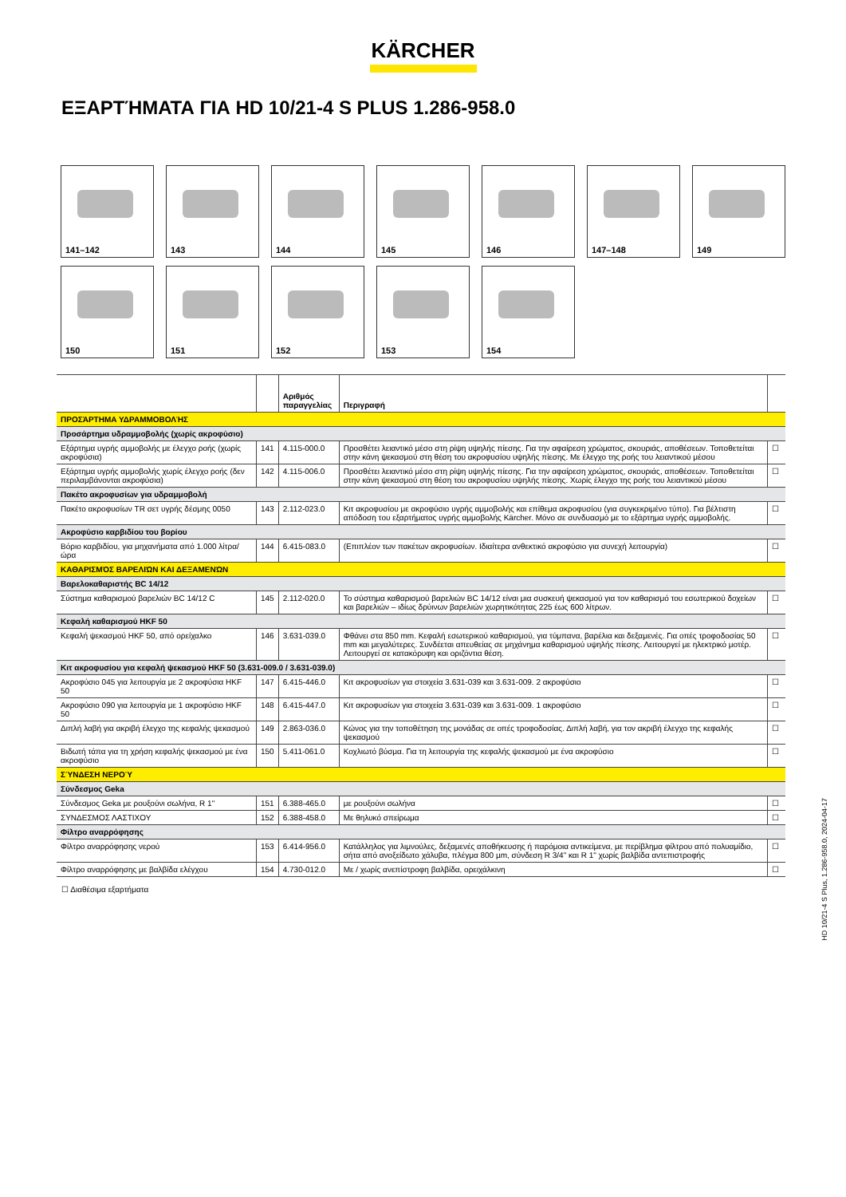KÄRCHER
ΕΞΑΡΤΉΜΑΤΑ ΓΙΑ HD 10/21-4 S PLUS 1.286-958.0
141–142
143
144
145
146
147–148
149
150
151
152
153
154
| | | Αριθμός παραγγελίας | Περιγραφή | |
| --- | --- | --- | --- | --- |
| ΠΡΟΣΆΡΤΗΜΑ ΥΔΡΑΜΜΟΒΟΛΉΣ | | | | |
| Προσάρτημα υδραμμοβολής (χωρίς ακροφύσιο) | | | | |
| Εξάρτημα υγρής αμμοβολής με έλεγχο ροής (χωρίς ακροφύσια) | 141 | 4.115-000.0 | Προσθέτει λειαντικό μέσο στη ρίψη υψηλής πίεσης. Για την αφαίρεση χρώματος, σκουριάς, αποθέσεων. Τοποθετείται στην κάνη ψεκασμού στη θέση του ακροφυσίου υψηλής πίεσης. Με έλεγχο της ροής του λειαντικού μέσου | ☐ |
| Εξάρτημα υγρής αμμοβολής χωρίς έλεγχο ροής (δεν περιλαμβάνονται ακροφύσια) | 142 | 4.115-006.0 | Προσθέτει λειαντικό μέσο στη ρίψη υψηλής πίεσης. Για την αφαίρεση χρώματος, σκουριάς, αποθέσεων. Τοποθετείται στην κάνη ψεκασμού στη θέση του ακροφυσίου υψηλής πίεσης. Χωρίς έλεγχο της ροής του λειαντικού μέσου | ☐ |
| Πακέτο ακροφυσίων για υδραμμοβολή | | | | |
| Πακέτο ακροφυσίων TR σετ υγρής δέσμης 0050 | 143 | 2.112-023.0 | Κιτ ακροφυσίου με ακροφύσιο υγρής αμμοβολής και επίθεμα ακροφυσίου (για συγκεκριμένο τύπο). Για βέλτιστη απόδοση του εξαρτήματος υγρής αμμοβολής Kärcher. Μόνο σε συνδυασμό με το εξάρτημα υγρής αμμοβολής. | ☐ |
| Ακροφύσιο καρβιδίου του βορίου | | | | |
| Βόριο καρβιδίου, για μηχανήματα από 1.000 λίτρα/ώρα | 144 | 6.415-083.0 | (Επιπλέον των πακέτων ακροφυσίων. Ιδιαίτερα ανθεκτικό ακροφύσιο για συνεχή λειτουργία) | ☐ |
| ΚΑΘΑΡΙΣΜΌΣ ΒΑΡΕΛΙΏΝ ΚΑΙ ΔΕΞΑΜΕΝΏΝ | | | | |
| Βαρελοκαθαριστής BC 14/12 | | | | |
| Σύστημα καθαρισμού βαρελιών BC 14/12 C | 145 | 2.112-020.0 | Το σύστημα καθαρισμού βαρελιών BC 14/12 είναι μια συσκευή ψεκασμού για τον καθαρισμό του εσωτερικού δοχείων και βαρελιών – ιδίως δρύινων βαρελιών χωρητικότητας 225 έως 600 λίτρων. | ☐ |
| Κεφαλή καθαρισμού HKF 50 | | | | |
| Κεφαλή ψεκασμού HKF 50, από ορείχαλκο | 146 | 3.631-039.0 | Φθάνει στα 850 mm. Κεφαλή εσωτερικού καθαρισμού, για τύμπανα, βαρέλια και δεξαμενές. Για οπές τροφοδοσίας 50 mm και μεγαλύτερες. Συνδέεται απευθείας σε μηχάνημα καθαρισμού υψηλής πίεσης. Λειτουργεί με ηλεκτρικό μοτέρ. Λειτουργεί σε κατακόρυφη και οριζόντια θέση. | ☐ |
| Κιτ ακροφυσίου για κεφαλή ψεκασμού HKF 50 (3.631-009.0 / 3.631-039.0) | | | | |
| Ακροφύσιο 045 για λειτουργία με 2 ακροφύσια HKF 50 | 147 | 6.415-446.0 | Κιτ ακροφυσίων για στοιχεία 3.631-039 και 3.631-009. 2 ακροφύσιο | ☐ |
| Ακροφύσιο 090 για λειτουργία με 1 ακροφύσιο HKF 50 | 148 | 6.415-447.0 | Κιτ ακροφυσίων για στοιχεία 3.631-039 και 3.631-009. 1 ακροφύσιο | ☐ |
| Διπλή λαβή για ακριβή έλεγχο της κεφαλής ψεκασμού | 149 | 2.863-036.0 | Κώνος για την τοποθέτηση της μονάδας σε οπές τροφοδοσίας. Διπλή λαβή, για τον ακριβή έλεγχο της κεφαλής ψεκασμού | ☐ |
| Βιδωτή τάπα για τη χρήση κεφαλής ψεκασμού με ένα ακροφύσιο | 150 | 5.411-061.0 | Κοχλιωτό βύσμα. Για τη λειτουργία της κεφαλής ψεκασμού με ένα ακροφύσιο | ☐ |
| ΣΎΝΔΕΣΗ ΝΕΡΟΎ | | | | |
| Σύνδεσμος Geka | | | | |
| Σύνδεσμος Geka με ρουξούνι σωλήνα, R 1" | 151 | 6.388-465.0 | με ρουξούνι σωλήνα | ☐ |
| ΣΥΝΔΕΣΜΟΣ ΛΑΣΤΙΧΟΥ | 152 | 6.388-458.0 | Με θηλυκό σπείρωμα | ☐ |
| Φίλτρο αναρρόφησης | | | | |
| Φίλτρο αναρρόφησης νερού | 153 | 6.414-956.0 | Κατάλληλος για λιμνούλες, δεξαμενές αποθήκευσης ή παρόμοια αντικείμενα, με περίβλημα φίλτρου από πολυαμίδιο, σήτα από ανοξείδωτο χάλυβα, πλέγμα 800 µm, σύνδεση R 3/4" και R 1" χωρίς βαλβίδα αντεπιστροφής | ☐ |
| Φίλτρο αναρρόφησης με βαλβίδα ελέγχου | 154 | 4.730-012.0 | Με / χωρίς ανεπίστροφη βαλβίδα, ορειχάλκινη | ☐ |
☐ Διαθέσιμα εξαρτήματα
HD 10/21-4 S Plus, 1.286-958.0, 2024-04-17